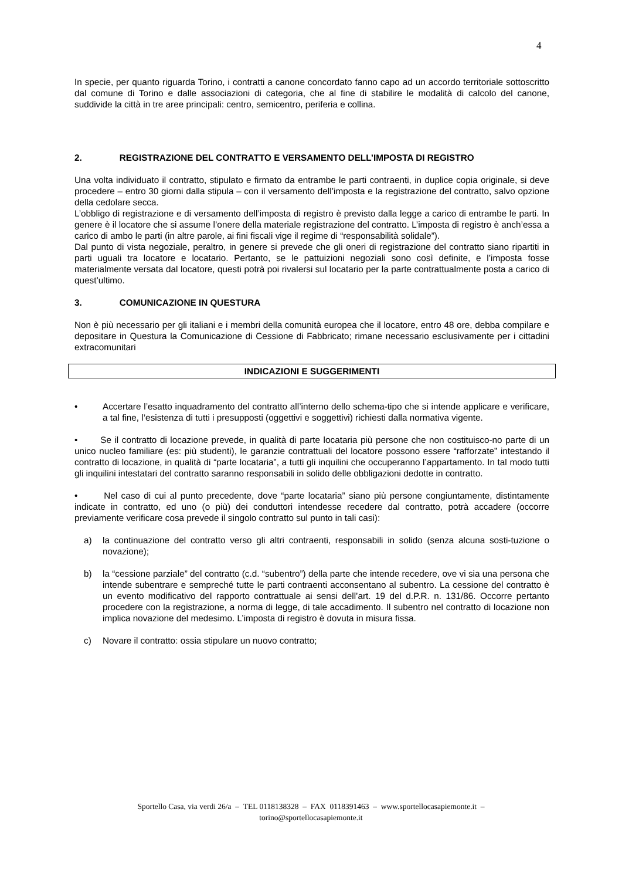4
In specie, per quanto riguarda Torino, i contratti a canone concordato fanno capo ad un accordo territoriale sottoscritto dal comune di Torino e dalle associazioni di categoria, che al fine di stabilire le modalità di calcolo del canone, suddivide la città in tre aree principali: centro, semicentro, periferia e collina.
2. REGISTRAZIONE DEL CONTRATTO E VERSAMENTO DELL’IMPOSTA DI REGISTRO
Una volta individuato il contratto, stipulato e firmato da entrambe le parti contraenti, in duplice copia originale, si deve procedere – entro 30 giorni dalla stipula – con il versamento dell’imposta e la registrazione del contratto, salvo opzione della cedolare secca.
L’obbligo di registrazione e di versamento dell’imposta di registro è previsto dalla legge a carico di entrambe le parti. In genere è il locatore che si assume l’onere della materiale registrazione del contratto. L’imposta di registro è anch’essa a carico di ambo le parti (in altre parole, ai fini fiscali vige il regime di “responsabilità solidale”).
Dal punto di vista negoziale, peraltro, in genere si prevede che gli oneri di registrazione del contratto siano ripartiti in parti uguali tra locatore e locatario. Pertanto, se le pattuizioni negoziali sono così definite, e l’imposta fosse materialmente versata dal locatore, questi potrà poi rivalersi sul locatario per la parte contrattualmente posta a carico di quest’ultimo.
3. COMUNICAZIONE IN QUESTURA
Non è più necessario per gli italiani e i membri della comunità europea che il locatore, entro 48 ore, debba compilare e depositare in Questura la Comunicazione di Cessione di Fabbricato; rimane necessario esclusivamente per i cittadini extracomunitari
INDICAZIONI E SUGGERIMENTI
• Accertare l’esatto inquadramento del contratto all’interno dello schema-tipo che si intende applicare e verificare, a tal fine, l’esistenza di tutti i presupposti (oggettivi e soggettivi) richiesti dalla normativa vigente.
• Se il contratto di locazione prevede, in qualità di parte locataria più persone che non costituisco-no parte di un unico nucleo familiare (es: più studenti), le garanzie contrattuali del locatore possono essere “rafforzate” intestando il contratto di locazione, in qualità di “parte locataria”, a tutti gli inquilini che occuperanno l’appartamento. In tal modo tutti gli inquilini intestatari del contratto saranno responsabili in solido delle obbligazioni dedotte in contratto.
• Nel caso di cui al punto precedente, dove “parte locataria” siano più persone congiuntamente, distintamente indicate in contratto, ed uno (o più) dei conduttori intendesse recedere dal contratto, potrà accadere (occorre previamente verificare cosa prevede il singolo contratto sul punto in tali casi):
a) la continuazione del contratto verso gli altri contraenti, responsabili in solido (senza alcuna sosti-tuzione o novazione);
b) la “cessione parziale” del contratto (c.d. “subentro”) della parte che intende recedere, ove vi sia una persona che intende subentrare e sempreché tutte le parti contraenti acconsentano al subentro. La cessione del contratto è un evento modificativo del rapporto contrattuale ai sensi dell’art. 19 del d.P.R. n. 131/86. Occorre pertanto procedere con la registrazione, a norma di legge, di tale accadimento. Il subentro nel contratto di locazione non implica novazione del medesimo. L’imposta di registro è dovuta in misura fissa.
c) Novare il contratto: ossia stipulare un nuovo contratto;
Sportello Casa, via verdi 26/a – TEL 0118138328 – FAX 0118391463 – www.sportellocasapiemonte.it –
torino@sportellocasapiemonte.it